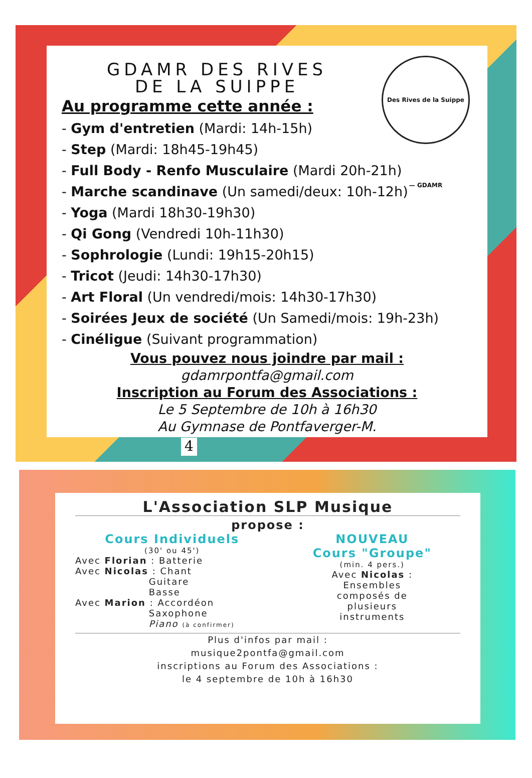Des Rives de la Suippe — GDAMR
GDAMR DES RIVES
DE LA SUIPPE
Au programme cette année :
- Gym d'entretien (Mardi: 14h-15h)
- Step (Mardi: 18h45-19h45)
- Full Body - Renfo Musculaire (Mardi 20h-21h)
- Marche scandinave (Un samedi/deux: 10h-12h)
- Yoga (Mardi 18h30-19h30)
- Qi Gong (Vendredi 10h-11h30)
- Sophrologie (Lundi: 19h15-20h15)
- Tricot (Jeudi: 14h30-17h30)
- Art Floral (Un vendredi/mois: 14h30-17h30)
- Soirées Jeux de société (Un Samedi/mois: 19h-23h)
- Cinéligue (Suivant programmation)
Vous pouvez nous joindre par mail :
gdamrpontfa@gmail.com
Inscription au Forum des Associations :
Le 5 Septembre de 10h à 16h30
Au Gymnase de Pontfaverger-M.
4
L'Association SLP Musique
propose :
Cours Individuels
(30' ou 45')
Avec Florian : Batterie
Avec Nicolas : Chant
Guitare
Basse
Avec Marion : Accordéon
Saxophone
Piano (à confirmer)
NOUVEAU
Cours "Groupe"
(min. 4 pers.)
Avec Nicolas :
Ensembles
composés de
plusieurs
instruments
Plus d'infos par mail :
musique2pontfa@gmail.com
inscriptions au Forum des Associations :
le 4 septembre de 10h à 16h30